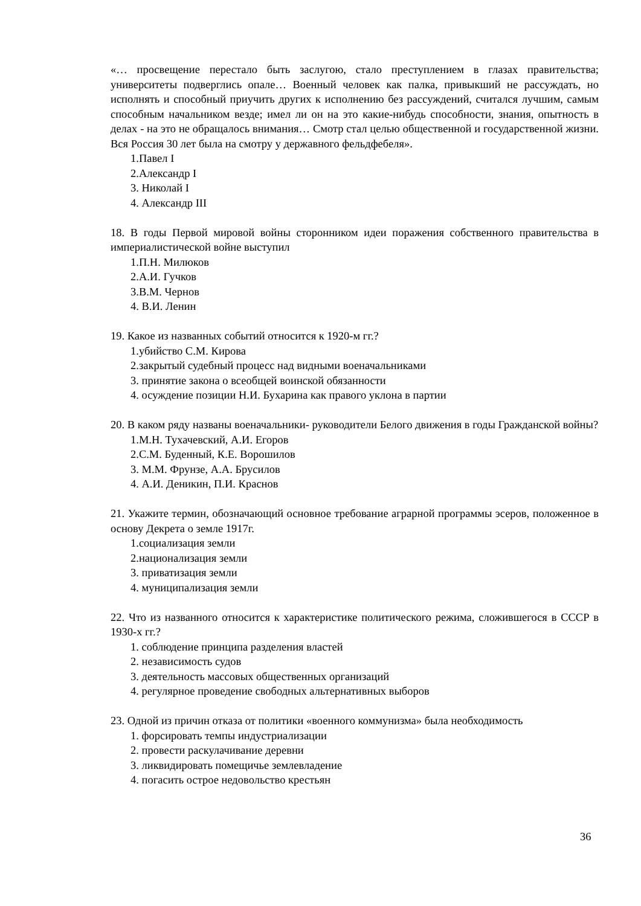«… просвещение перестало быть заслугою, стало преступлением в глазах правительства; университеты подверглись опале… Военный человек как палка, привыкший не рассуждать, но исполнять и способный приучить других к исполнению без рассуждений, считался лучшим, самым способным начальником везде; имел ли он на это какие-нибудь способности, знания, опытность в делах - на это не обращалось внимания… Смотр стал целью общественной и государственной жизни. Вся Россия 30 лет была на смотру у державного фельдфебеля».
1.Павел I
2.Александр I
3. Николай I
4. Александр III
18. В годы Первой мировой войны сторонником идеи поражения собственного правительства в империалистической войне выступил
1.П.Н. Милюков
2.А.И. Гучков
3.В.М. Чернов
4. В.И. Ленин
19. Какое из названных событий относится к 1920-м гг.?
1.убийство С.М. Кирова
2.закрытый судебный процесс над видными военачальниками
3. принятие закона о всеобщей воинской обязанности
4. осуждение позиции Н.И. Бухарина как правого уклона в партии
20. В каком ряду названы военачальники- руководители Белого движения в годы Гражданской войны?
1.М.Н. Тухачевский, А.И. Егоров
2.С.М. Буденный, К.Е. Ворошилов
3. М.М. Фрунзе, А.А. Брусилов
4. А.И. Деникин, П.И. Краснов
21. Укажите термин, обозначающий основное требование аграрной программы эсеров, положенное в основу Декрета о земле 1917г.
1.социализация земли
2.национализация земли
3. приватизация земли
4. муниципализация земли
22. Что из названного относится к характеристике политического режима, сложившегося в СССР в 1930-х гг.?
1. соблюдение принципа разделения властей
2. независимость судов
3. деятельность массовых общественных организаций
4. регулярное проведение свободных альтернативных выборов
23. Одной из причин отказа от политики «военного коммунизма» была необходимость
1. форсировать темпы индустриализации
2. провести раскулачивание деревни
3. ликвидировать помещичье землевладение
4. погасить острое недовольство крестьян
36